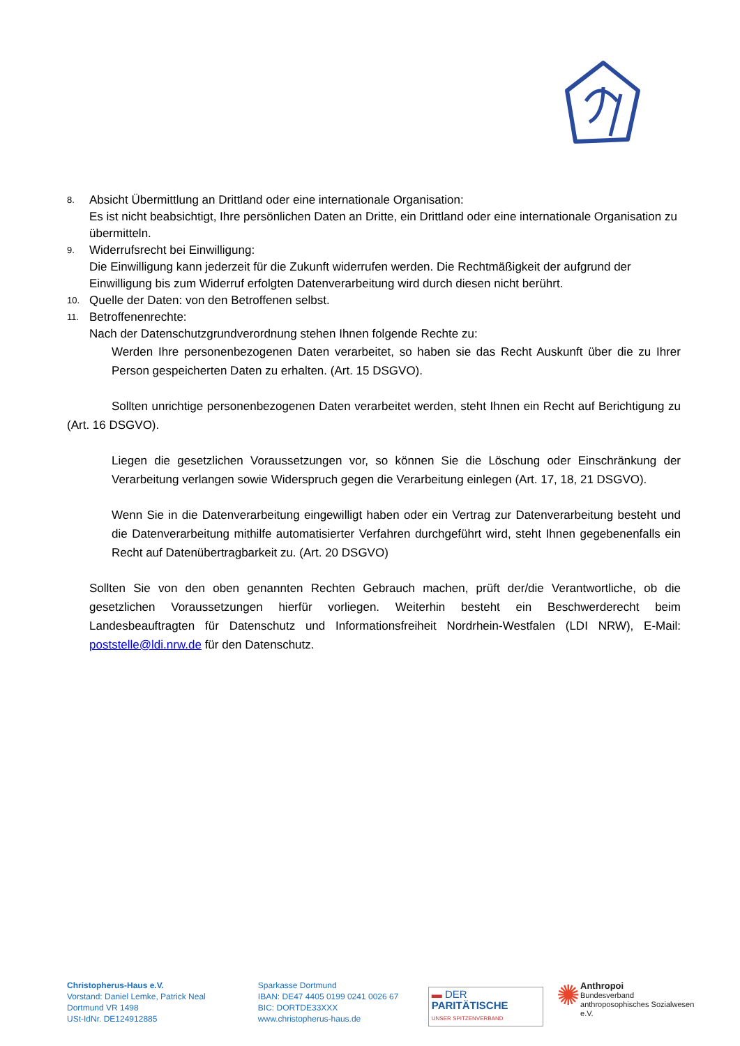8.
Absicht Übermittlung an Drittland oder eine internationale Organisation:
Es ist nicht beabsichtigt, Ihre persönlichen Daten an Dritte, ein Drittland oder eine internationale Organisation zu übermitteln.
9.
Widerrufsrecht bei Einwilligung:
Die Einwilligung kann jederzeit für die Zukunft widerrufen werden. Die Rechtmäßigkeit der aufgrund der Einwilligung bis zum Widerruf erfolgten Datenverarbeitung wird durch diesen nicht berührt.
10.
Quelle der Daten: von den Betroffenen selbst.
11.
Betroffenenrechte:
Nach der Datenschutzgrundverordnung stehen Ihnen folgende Rechte zu:
Werden Ihre personenbezogenen Daten verarbeitet, so haben sie das Recht Auskunft über die zu Ihrer Person gespeicherten Daten zu erhalten. (Art. 15 DSGVO).
Sollten unrichtige personenbezogenen Daten verarbeitet werden, steht Ihnen ein Recht auf Berichtigung zu (Art. 16 DSGVO).
Liegen die gesetzlichen Voraussetzungen vor, so können Sie die Löschung oder Einschränkung der Verarbeitung verlangen sowie Widerspruch gegen die Verarbeitung einlegen (Art. 17, 18, 21 DSGVO).
Wenn Sie in die Datenverarbeitung eingewilligt haben oder ein Vertrag zur Datenverarbeitung besteht und die Datenverarbeitung mithilfe automatisierter Verfahren durchgeführt wird, steht Ihnen gegebenenfalls ein Recht auf Datenübertragbarkeit zu. (Art. 20 DSGVO)
Sollten Sie von den oben genannten Rechten Gebrauch machen, prüft der/die Verantwortliche, ob die gesetzlichen Voraussetzungen hierfür vorliegen. Weiterhin besteht ein Beschwerderecht beim Landesbeauftragten für Datenschutz und Informationsfreiheit Nordrhein-Westfalen (LDI NRW), E-Mail: poststelle@ldi.nrw.de für den Datenschutz.
Christopherus-Haus e.V.
Vorstand: Daniel Lemke, Patrick Neal
Dortmund VR 1498
USt-IdNr. DE124912885
Sparkasse Dortmund
IBAN: DE47 4405 0199 0241 0026 67
BIC: DORTDE33XXX
www.christopherus-haus.de
▬ DER PARITÄTISCHE
UNSER SPITZENVERBAND
✺
Anthropoi
Bundesverband
anthroposophisches Sozialwesen e.V.